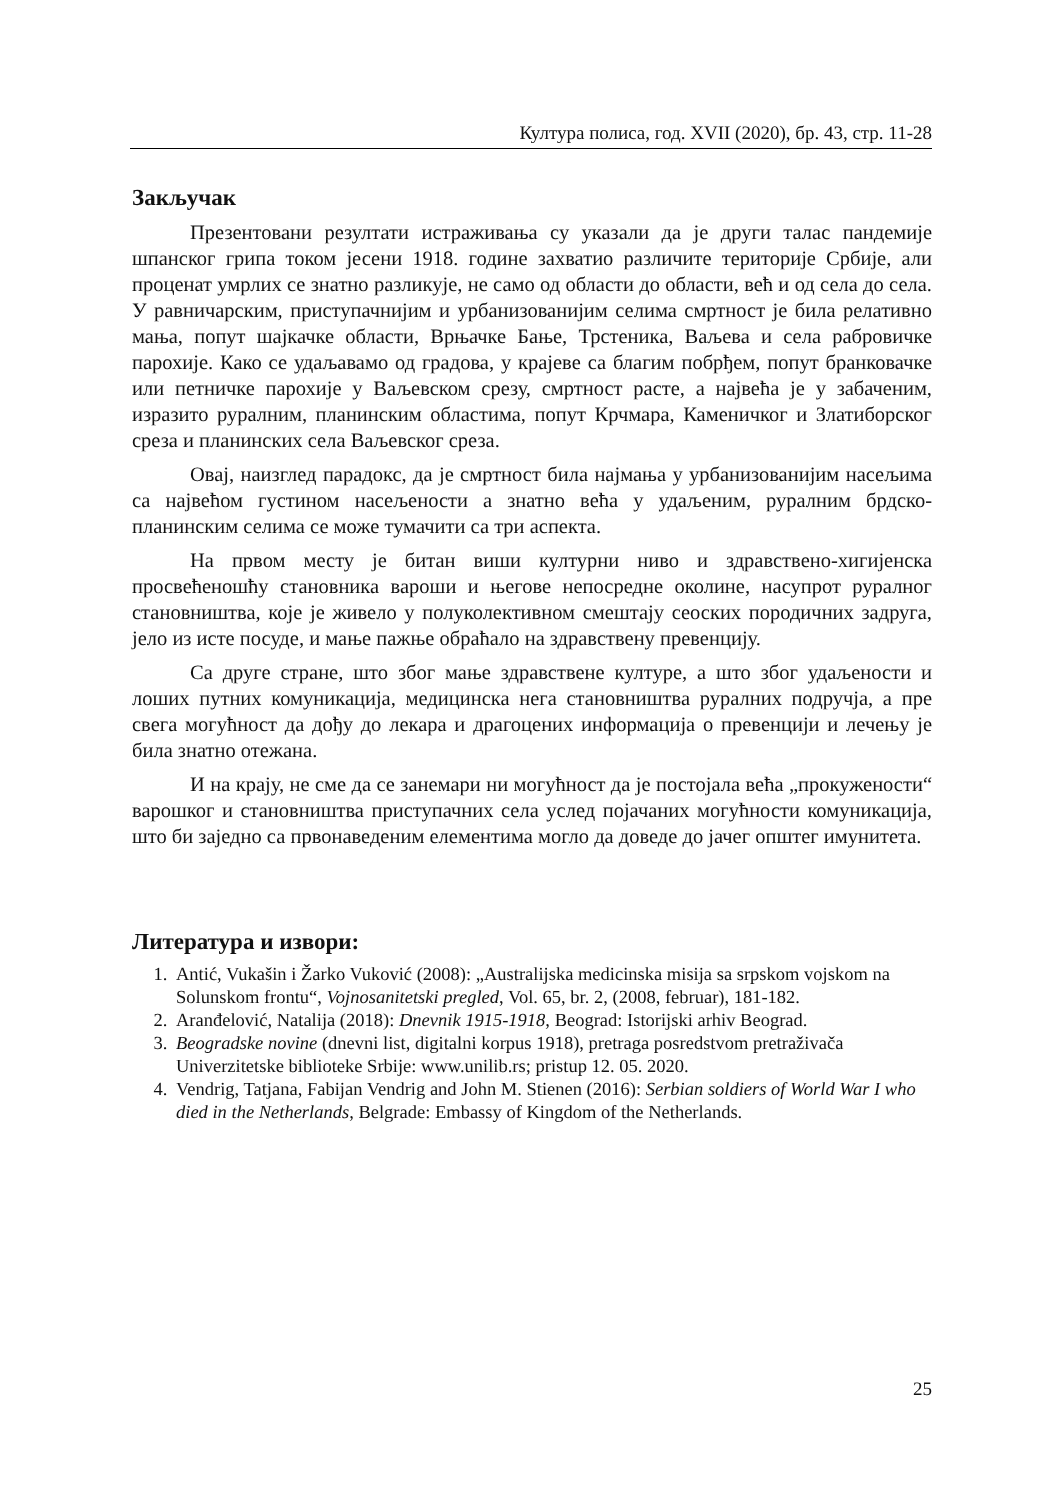Културa полиса, год. XVII (2020), бр. 43, стр. 11-28
Закључак
Презентовани резултати истраживања су указали да је други талас пандемије шпанског грипа током јесени 1918. године захватио различите територије Србије, али проценат умрлих се знатно разликује, не само од области до области, већ и од села до села. У равничарским, приступачнијим и урбанизованијим селима смртност је била релативно мања, попут шајкачке области, Врњачке Бање, Трстеника, Ваљева и села рабровичке парохије. Како се удаљавамо од градова, у крајеве са благим побрђем, попут бранковачке или петничке парохије у Ваљевском срезу, смртност расте, а највећа је у забаченим, изразито руралним, планинским областима, попут Крчмара, Каменичког и Златиборског среза и планинских села Ваљевског среза.
Овај, наизглед парадокс, да је смртност била најмања у урбанизованијим насељима са највећом густином насељености а знатно већа у удаљеним, руралним брдско-планинским селима се може тумачити са три аспекта.
На првом месту је битан виши културни ниво и здравствено-хигијенска просвећеношћу становника вароши и његове непосредне околине, насупрот руралног становништва, које је живело у полуколективном смештају сеоских породичних задруга, јело из исте посуде, и мање пажње обраћало на здравствену превенцију.
Са друге стране, што због мање здравствене културе, а што због удаљености и лоших путних комуникација, медицинска нега становништва руралних подручја, а пре свега могућност да дођу до лекара и драгоцених информација о превенцији и лечењу је била знатно отежана.
И на крају, не сме да се занемари ни могућност да је постојала већа „прокужености“ варошког и становништва приступачних села услед појачаних могућности комуникација, што би заједно са првонаведеним елементима могло да доведе до јачег општег имунитета.
Литература и извори:
1. Antić, Vukašin i Žarko Vuković (2008): „Australijska medicinska misija sa srpskom vojskom na Solunskom frontu“, Vojnosanitetski pregled, Vol. 65, br. 2, (2008, februar), 181-182.
2. Aranđelović, Natalija (2018): Dnevnik 1915-1918, Beograd: Istorijski arhiv Beograd.
3. Beogradske novine (dnevni list, digitalni korpus 1918), pretraga posredstvom pretraživača Univerzitetske biblioteke Srbije: www.unilib.rs; pristup 12. 05. 2020.
4. Vendrig, Tatjana, Fabijan Vendrig and John M. Stienen (2016): Serbian soldiers of World War I who died in the Netherlands, Belgrade: Embassy of Kingdom of the Netherlands.
25